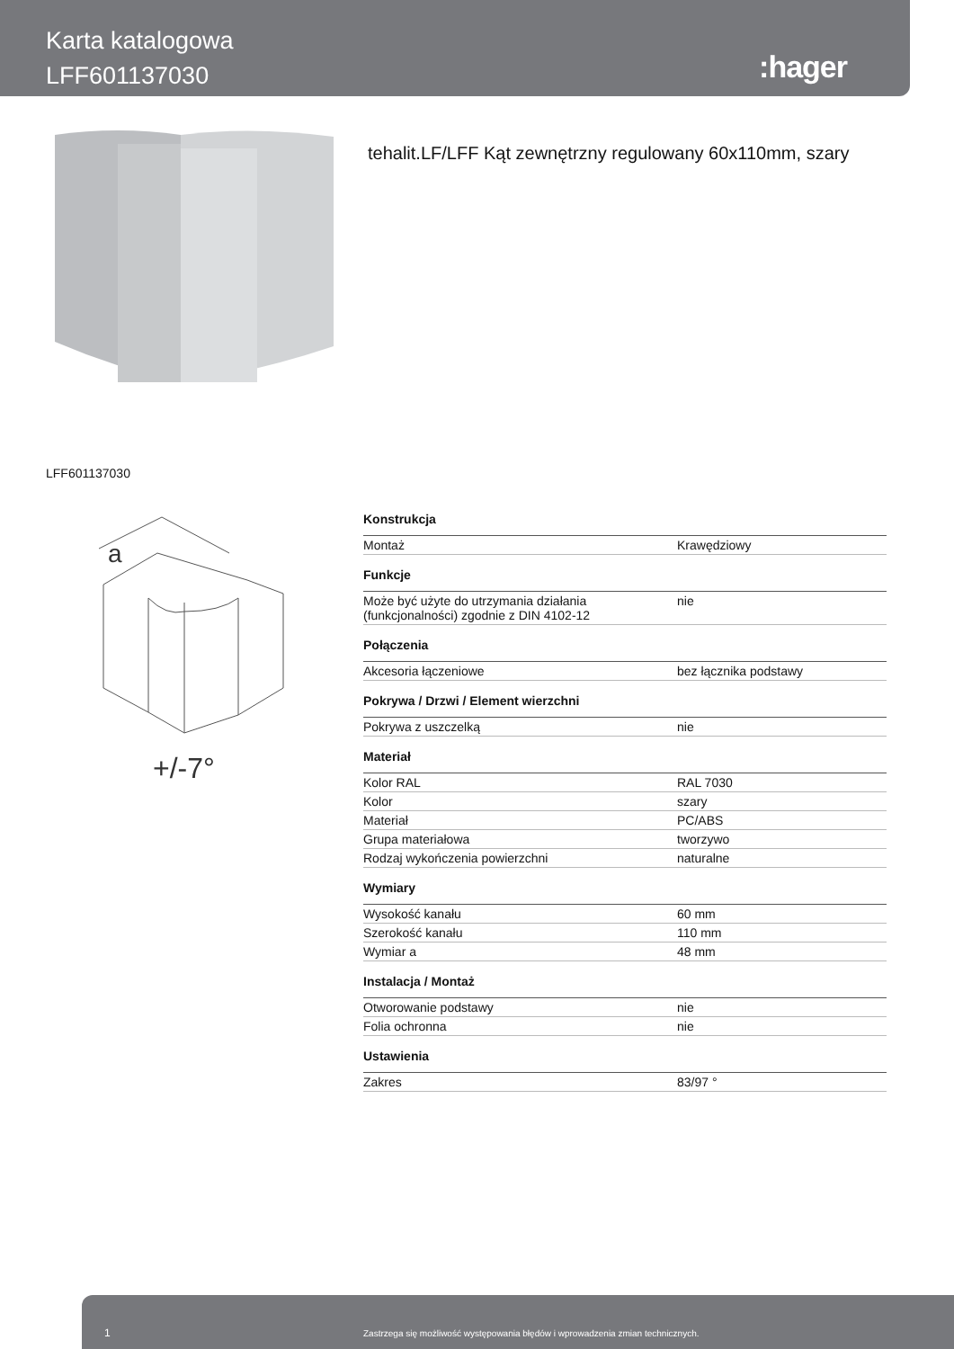Karta katalogowa
LFF601137030
:hager
tehalit.LF/LFF Kąt zewnętrzny regulowany 60x110mm, szary
LFF601137030
a
+/-7°
| Konstrukcja | |
| --- | --- |
| Montaż | Krawędziowy |
| Funkcje | |
| Może być użyte do utrzymania działania (funkcjonalności) zgodnie z DIN 4102-12 | nie |
| Połączenia | |
| Akcesoria łączeniowe | bez łącznika podstawy |
| Pokrywa / Drzwi / Element wierzchni | |
| Pokrywa z uszczelką | nie |
| Materiał | |
| Kolor RAL | RAL 7030 |
| Kolor | szary |
| Materiał | PC/ABS |
| Grupa materiałowa | tworzywo |
| Rodzaj wykończenia powierzchni | naturalne |
| Wymiary | |
| Wysokość kanału | 60 mm |
| Szerokość kanału | 110 mm |
| Wymiar a | 48 mm |
| Instalacja / Montaż | |
| Otworowanie podstawy | nie |
| Folia ochronna | nie |
| Ustawienia | |
| Zakres | 83/97 ° |
1 Zastrzega się możliwość występowania błędów i wprowadzenia zmian technicznych.